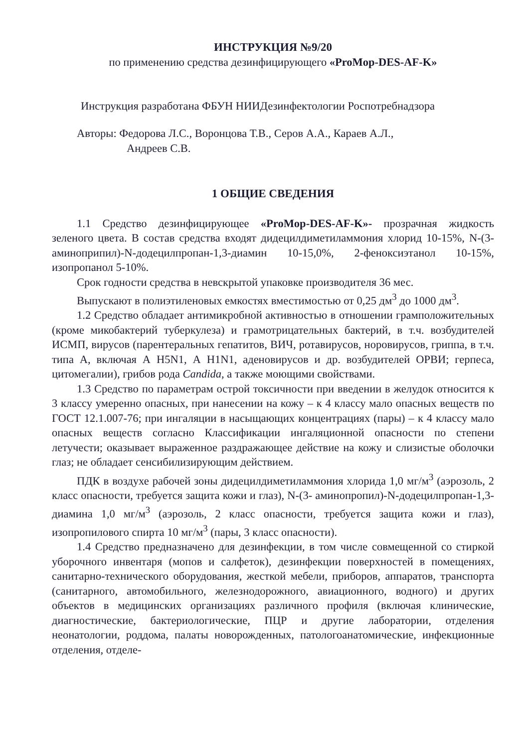ИНСТРУКЦИЯ №9/20
по применению средства дезинфицирующего «ProMop-DES-AF-K»
Инструкция разработана ФБУН НИИДезинфектологии Роспотребнадзора
Авторы: Федорова Л.С., Воронцова Т.В., Серов А.А., Караев А.Л.,
Андреев С.В.
1 ОБЩИЕ СВЕДЕНИЯ
1.1 Средство дезинфицирующее «ProMop-DES-AF-K»- прозрачная жидкость зеленого цвета. В состав средства входят дидецилдиметиламмония хлорид 10-15%, N-(3-аминоприпил)-N-додецилпропан-1,3-диамин 10-15,0%, 2-феноксиэтанол 10-15%, изопропанол 5-10%.
Срок годности средства в невскрытой упаковке производителя 36 мес.
Выпускают в полиэтиленовых емкостях вместимостью от 0,25 дм<sup>3</sup> до 1000 дм<sup>3</sup>.
1.2 Средство обладает антимикробной активностью в отношении грамположительных (кроме микобактерий туберкулеза) и грамотрицательных бактерий, в т.ч. возбудителей ИСМП, вирусов (парентеральных гепатитов, ВИЧ, ротавирусов, норовирусов, гриппа, в т.ч. типа А, включая А H5N1, А H1N1, аденовирусов и др. возбудителей ОРВИ; герпеса, цитомегалии), грибов рода Candida, а также моющими свойствами.
1.3 Средство по параметрам острой токсичности при введении в желудок относится к 3 классу умеренно опасных, при нанесении на кожу – к 4 классу мало опасных веществ по ГОСТ 12.1.007-76; при ингаляции в насыщающих концентрациях (пары) – к 4 классу мало опасных веществ согласно Классификации ингаляционной опасности по степени летучести; оказывает выраженное раздражающее действие на кожу и слизистые оболочки глаз; не обладает сенсибилизирующим действием.
ПДК в воздухе рабочей зоны дидецилдиметиламмония хлорида 1,0 мг/м<sup>3</sup> (аэрозоль, 2 класс опасности, требуется защита кожи и глаз), N-(3- аминопропил)-N-додецилпропан-1,3-диамина 1,0 мг/м<sup>3</sup> (аэрозоль, 2 класс опасности, требуется защита кожи и глаз), изопропилового спирта 10 мг/м<sup>3</sup> (пары, 3 класс опасности).
1.4 Средство предназначено для дезинфекции, в том числе совмещенной со стиркой уборочного инвентаря (мопов и салфеток), дезинфекции поверхностей в помещениях, санитарно-технического оборудования, жесткой мебели, приборов, аппаратов, транспорта (санитарного, автомобильного, железнодорожного, авиационного, водного) и других объектов в медицинских организациях различного профиля (включая клинические, диагностические, бактериологические, ПЦР и другие лаборатории, отделения неонатологии, роддома, палаты новорожденных, патологоанатомические, инфекционные отделения, отделе-